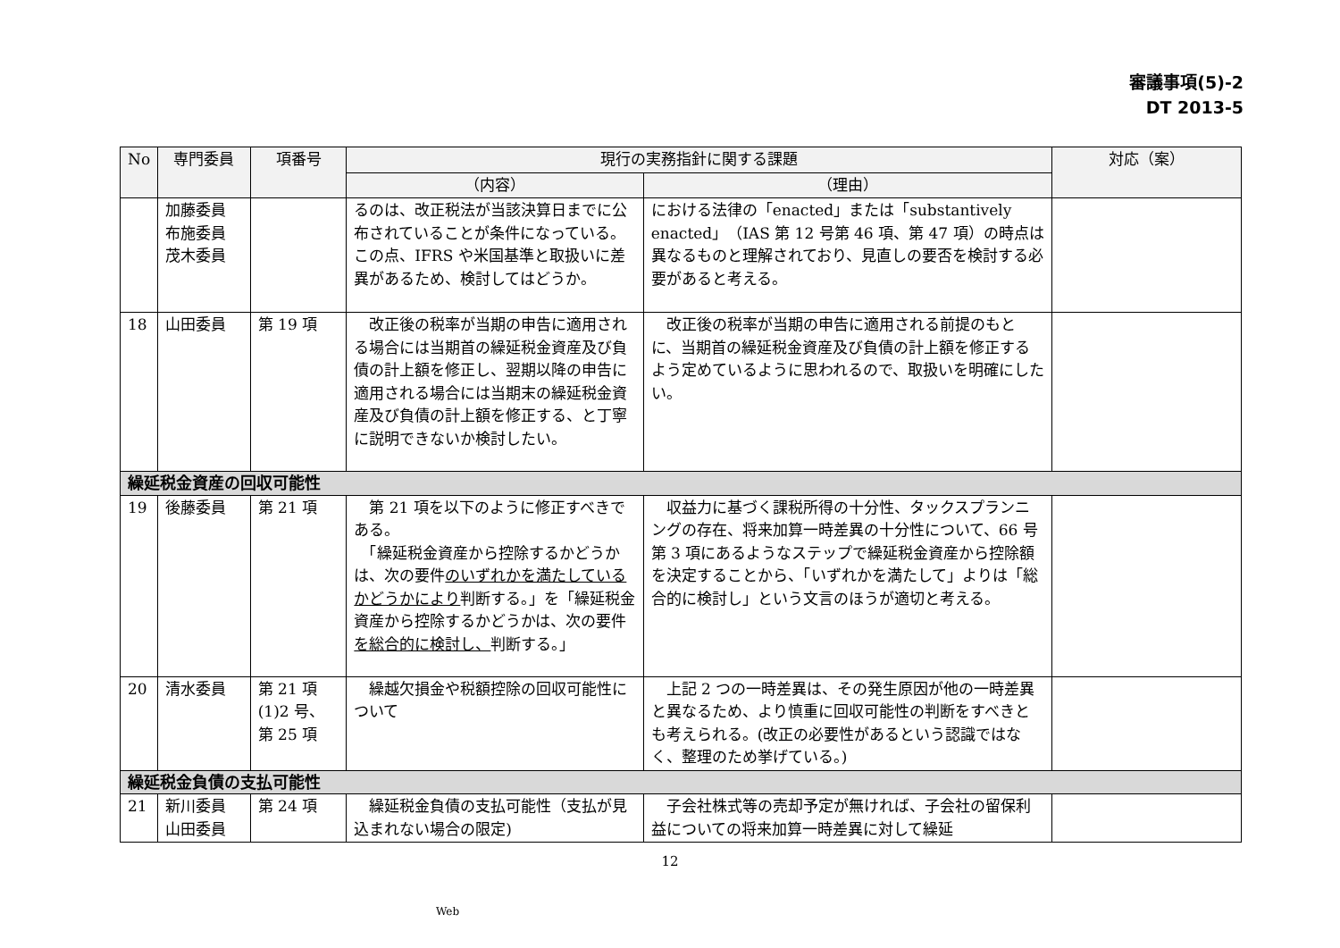審議事項(5)-2
DT 2013-5
| No | 専門委員 | 項番号 | 現行の実務指針に関する課題 | | 対応（案） |
| --- | --- | --- | --- | --- | --- |
| | | | （内容） | （理由） | |
| | 加藤委員 布施委員 茂木委員 | | るのは、改正税法が当該決算日までに公布されていることが条件になっている。この点、IFRS や米国基準と取扱いに差異があるため、検討してはどうか。 | における法律の「enacted」または「substantively enacted」（IAS 第 12 号第 46 項、第 47 項）の時点は異なるものと理解されており、見直しの要否を検討する必要があると考える。 | |
| 18 | 山田委員 | 第 19 項 | 改正後の税率が当期の申告に適用される場合には当期首の繰延税金資産及び負債の計上額を修正し、翌期以降の申告に適用される場合には当期末の繰延税金資産及び負債の計上額を修正する、と丁寧に説明できないか検討したい。 | 改正後の税率が当期の申告に適用される前提のもとに、当期首の繰延税金資産及び負債の計上額を修正するよう定めているように思われるので、取扱いを明確にしたい。 | |
| 繰延税金資産の回収可能性 | | | | | |
| 19 | 後藤委員 | 第 21 項 | 第 21 項を以下のように修正すべきである。 「繰延税金資産から控除するかどうかは、次の要件 のいずれかを満たしているかどうかにより 判断する。」を「繰延税金資産から控除するかどうかは、次の要件 を総合的に検討し、 判断する。」 | 収益力に基づく課税所得の十分性、タックスプランニングの存在、将来加算一時差異の十分性について、66 号第 3 項にあるようなステップで繰延税金資産から控除額を決定することから、「いずれかを満たして」よりは「総合的に検討し」という文言のほうが適切と考える。 | |
| 20 | 清水委員 | 第 21 項 (1)2 号、 第 25 項 | 繰越欠損金や税額控除の回収可能性について | 上記 2 つの一時差異は、その発生原因が他の一時差異と異なるため、より慎重に回収可能性の判断をすべきとも考えられる。(改正の必要性があるという認識ではなく、整理のため挙げている。) | |
| 繰延税金負債の支払可能性 | | | | | |
| 21 | 新川委員 山田委員 | 第 24 項 | 繰延税金負債の支払可能性（支払が見込まれない場合の限定) | 子会社株式等の売却予定が無ければ、子会社の留保利益についての将来加算一時差異に対して繰延 | |
12
Web